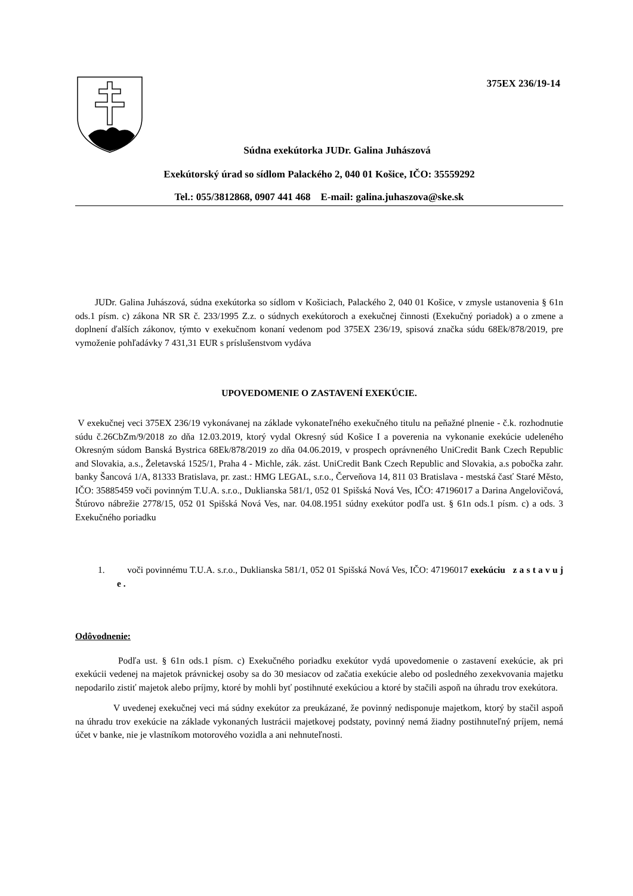375EX 236/19-14
Súdna exekútorka JUDr. Galina Juhászová
Exekútorský úrad so sídlom Palackého 2, 040 01 Košice, IČO: 35559292
Tel.: 055/3812868, 0907 441 468 E-mail: galina.juhaszova@ske.sk
JUDr. Galina Juhászová, súdna exekútorka so sídlom v Košiciach, Palackého 2, 040 01 Košice, v zmysle ustanovenia § 61n ods.1 písm. c) zákona NR SR č. 233/1995 Z.z. o súdnych exekútoroch a exekučnej činnosti (Exekučný poriadok) a o zmene a doplnení ďalších zákonov, týmto v exekučnom konaní vedenom pod 375EX 236/19, spisová značka súdu 68Ek/878/2019, pre vymoženie pohľadávky 7 431,31 EUR s príslušenstvom vydáva
UPOVEDOMENIE O ZASTAVENÍ EXEKÚCIE.
V exekučnej veci 375EX 236/19 vykonávanej na základe vykonateľného exekučného titulu na peňažné plnenie - č.k. rozhodnutie súdu č.26CbZm/9/2018 zo dňa 12.03.2019, ktorý vydal Okresný súd Košice I a poverenia na vykonanie exekúcie udeleného Okresným súdom Banská Bystrica 68Ek/878/2019 zo dňa 04.06.2019, v prospech oprávneného UniCredit Bank Czech Republic and Slovakia, a.s., Želetavská 1525/1, Praha 4 - Michle, zák. zást. UniCredit Bank Czech Republic and Slovakia, a.s pobočka zahr. banky Šancová 1/A, 81333 Bratislava, pr. zast.: HMG LEGAL, s.r.o., Červeňova 14, 811 03 Bratislava - mestská časť Staré Město, IČO: 35885459 voči povinným T.U.A. s.r.o., Duklianska 581/1, 052 01 Spišská Nová Ves, IČO: 47196017 a Darina Angelovičová, Štúrovo nábrežie 2778/15, 052 01 Spišská Nová Ves, nar. 04.08.1951 súdny exekútor podľa ust. § 61n ods.1 písm. c) a ods. 3 Exekučného poriadku
1. voči povinnému T.U.A. s.r.o., Duklianska 581/1, 052 01 Spišská Nová Ves, IČO: 47196017 exekúciu z a s t a v u j e .
Odôvodnenie:
Podľa ust. § 61n ods.1 písm. c) Exekučného poriadku exekútor vydá upovedomenie o zastavení exekúcie, ak pri exekúcii vedenej na majetok právnickej osoby sa do 30 mesiacov od začatia exekúcie alebo od posledného zexekvovania majetku nepodarilo zistiť majetok alebo príjmy, ktoré by mohli byť postihnuté exekúciou a ktoré by stačili aspoň na úhradu trov exekútora.
V uvedenej exekučnej veci má súdny exekútor za preukázané, že povinný nedisponuje majetkom, ktorý by stačil aspoň na úhradu trov exekúcie na základe vykonaných lustrácii majetkovej podstaty, povinný nemá žiadny postihnuteľný príjem, nemá účet v banke, nie je vlastníkom motorového vozidla a ani nehnuteľnosti.